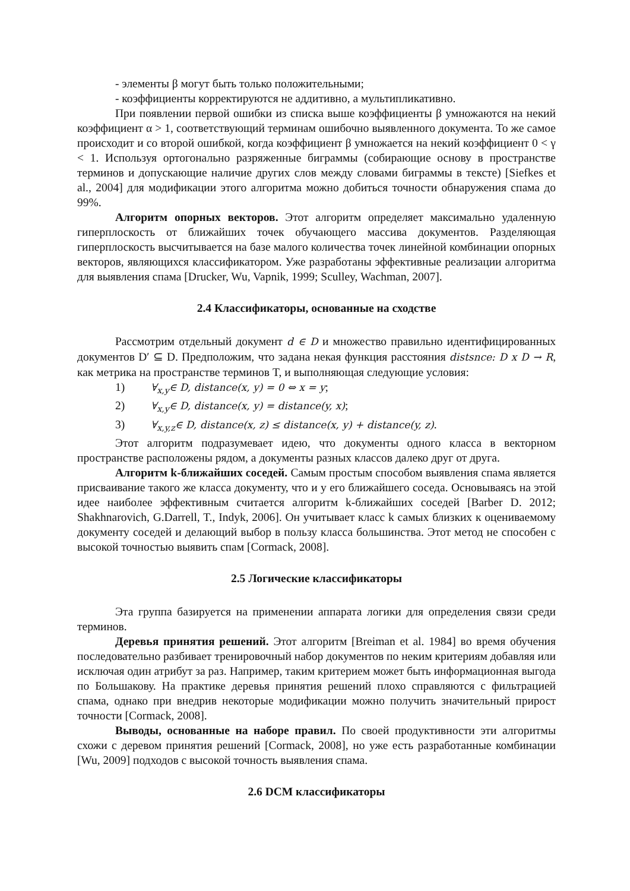- элементы β могут быть только положительными;
- коэффициенты корректируются не аддитивно, а мультипликативно.
При появлении первой ошибки из списка выше коэффициенты β умножаются на некий коэффициент α > 1, соответствующий терминам ошибочно выявленного документа. То же самое происходит и со второй ошибкой, когда коэффициент β умножается на некий коэффициент 0 < γ < 1. Используя ортогонально разряженные биграммы (собирающие основу в пространстве терминов и допускающие наличие других слов между словами биграммы в тексте) [Siefkes et al., 2004] для модификации этого алгоритма можно добиться точности обнаружения спама до 99%.
Алгоритм опорных векторов. Этот алгоритм определяет максимально удаленную гиперплоскость от ближайших точек обучающего массива документов. Разделяющая гиперплоскость высчитывается на базе малого количества точек линейной комбинации опорных векторов, являющихся классификатором. Уже разработаны эффективные реализации алгоритма для выявления спама [Drucker, Wu, Vapnik, 1999; Sculley, Wachman, 2007].
2.4 Классификаторы, основанные на сходстве
Рассмотрим отдельный документ d ∈ D и множество правильно идентифицированных документов D′ ⊆ D. Предположим, что задана некая функция расстояния distsnce: D x D → R, как метрика на пространстве терминов T, и выполняющая следующие условия:
1) ∀<sub>x,y</sub>∈ D, distance(x, y) = 0 ⇔ x = y;
2) ∀<sub>x,y</sub>∈ D, distance(x, y) = distance(y, x);
3) ∀<sub>x,y,z</sub>∈ D, distance(x, z) ≤ distance(x, y) + distance(y, z).
Этот алгоритм подразумевает идею, что документы одного класса в векторном пространстве расположены рядом, а документы разных классов далеко друг от друга.
Алгоритм k-ближайших соседей. Самым простым способом выявления спама является присваивание такого же класса документу, что и у его ближайшего соседа. Основываясь на этой идее наиболее эффективным считается алгоритм k-ближайших соседей [Barber D. 2012; Shakhnarovich, G.Darrell, T., Indyk, 2006]. Он учитывает класс k самых близких к оцениваемому документу соседей и делающий выбор в пользу класса большинства. Этот метод не способен с высокой точностью выявить спам [Cormack, 2008].
2.5 Логические классификаторы
Эта группа базируется на применении аппарата логики для определения связи среди терминов.
Деревья принятия решений. Этот алгоритм [Breiman et al. 1984] во время обучения последовательно разбивает тренировочный набор документов по неким критериям добавляя или исключая один атрибут за раз. Например, таким критерием может быть информационная выгода по Большакову. На практике деревья принятия решений плохо справляются с фильтрацией спама, однако при внедрив некоторые модификации можно получить значительный прирост точности [Cormack, 2008].
Выводы, основанные на наборе правил. По своей продуктивности эти алгоритмы схожи с деревом принятия решений [Cormack, 2008], но уже есть разработанные комбинации [Wu, 2009] подходов с высокой точность выявления спама.
2.6 DCM классификаторы